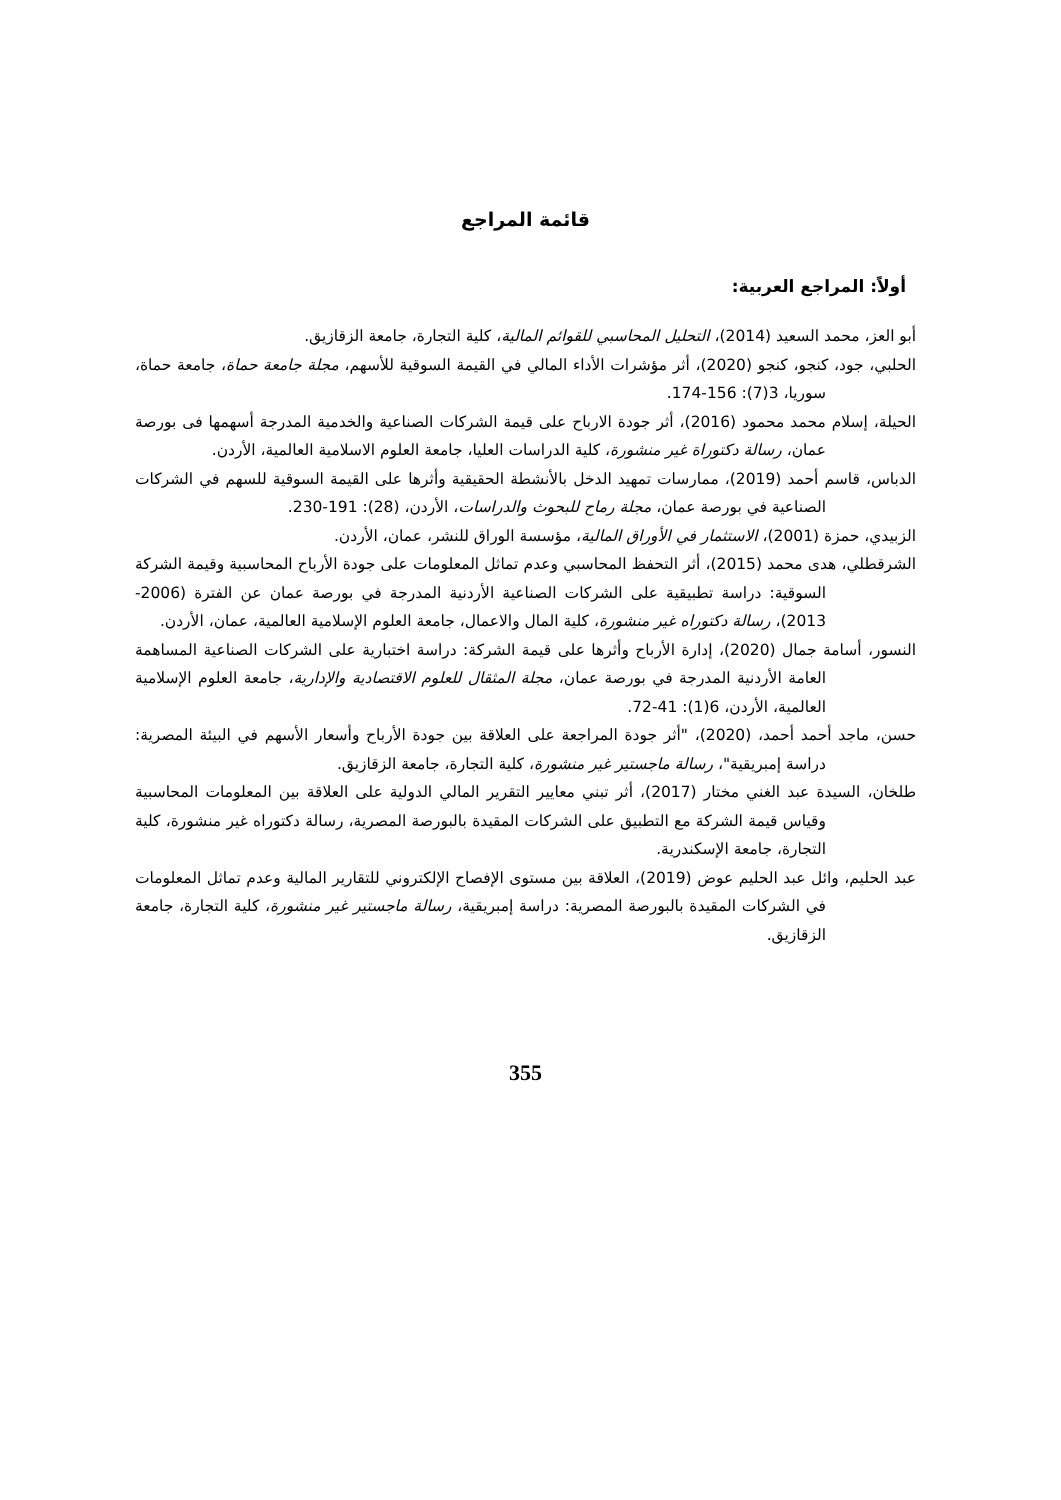قائمة المراجع
أولاً: المراجع العربية:
أبو العز، محمد السعيد (2014)، التحليل المحاسبي للقوائم المالية، كلية التجارة، جامعة الزقازيق.
الحلبي، جود، كنجو، كنجو (2020)، أثر مؤشرات الأداء المالي في القيمة السوقية للأسهم، مجلة جامعة حماة، جامعة حماة، سوريا، 3(7): 156-174.
الحيلة، إسلام محمد محمود (2016)، أثر جودة الارباح على قيمة الشركات الصناعية والخدمية المدرجة أسهمها فى بورصة عمان، رسالة دكتوراة غير منشورة، كلية الدراسات العليا، جامعة العلوم الاسلامية العالمية، الأردن.
الدباس، قاسم أحمد (2019)، ممارسات تمهيد الدخل بالأنشطة الحقيقية وأثرها على القيمة السوقية للسهم في الشركات الصناعية في بورصة عمان، مجلة رماح للبحوث والدراسات، الأردن، (28): 191-230.
الزبيدي، حمزة (2001)، الاستثمار في الأوراق المالية، مؤسسة الوراق للنشر، عمان، الأردن.
الشرقطلي، هدى محمد (2015)، أثر التحفظ المحاسبي وعدم تماثل المعلومات على جودة الأرباح المحاسبية وقيمة الشركة السوقية: دراسة تطبيقية على الشركات الصناعية الأردنية المدرجة في بورصة عمان عن الفترة (2006-2013)، رسالة دكتوراه غير منشورة، كلية المال والاعمال، جامعة العلوم الإسلامية العالمية، عمان، الأردن.
النسور، أسامة جمال (2020)، إدارة الأرباح وأثرها على قيمة الشركة: دراسة اختبارية على الشركات الصناعية المساهمة العامة الأردنية المدرجة في بورصة عمان، مجلة المثقال للعلوم الاقتصادية والإدارية، جامعة العلوم الإسلامية العالمية، الأردن، 6(1): 41-72.
حسن، ماجد أحمد أحمد، (2020)، "أثر جودة المراجعة على العلاقة بين جودة الأرباح وأسعار الأسهم في البيئة المصرية: دراسة إمبريقية"، رسالة ماجستير غير منشورة، كلية التجارة، جامعة الزقازيق.
طلخان، السيدة عبد الغني مختار (2017)، أثر تبني معايير التقرير المالي الدولية على العلاقة بين المعلومات المحاسبية وقياس قيمة الشركة مع التطبيق على الشركات المقيدة بالبورصة المصرية، رسالة دكتوراه غير منشورة، كلية التجارة، جامعة الإسكندرية.
عبد الحليم، وائل عبد الحليم عوض (2019)، العلاقة بين مستوى الإفصاح الإلكتروني للتقارير المالية وعدم تماثل المعلومات في الشركات المقيدة بالبورصة المصرية: دراسة إمبريقية، رسالة ماجستير غير منشورة، كلية التجارة، جامعة الزقازيق.
355